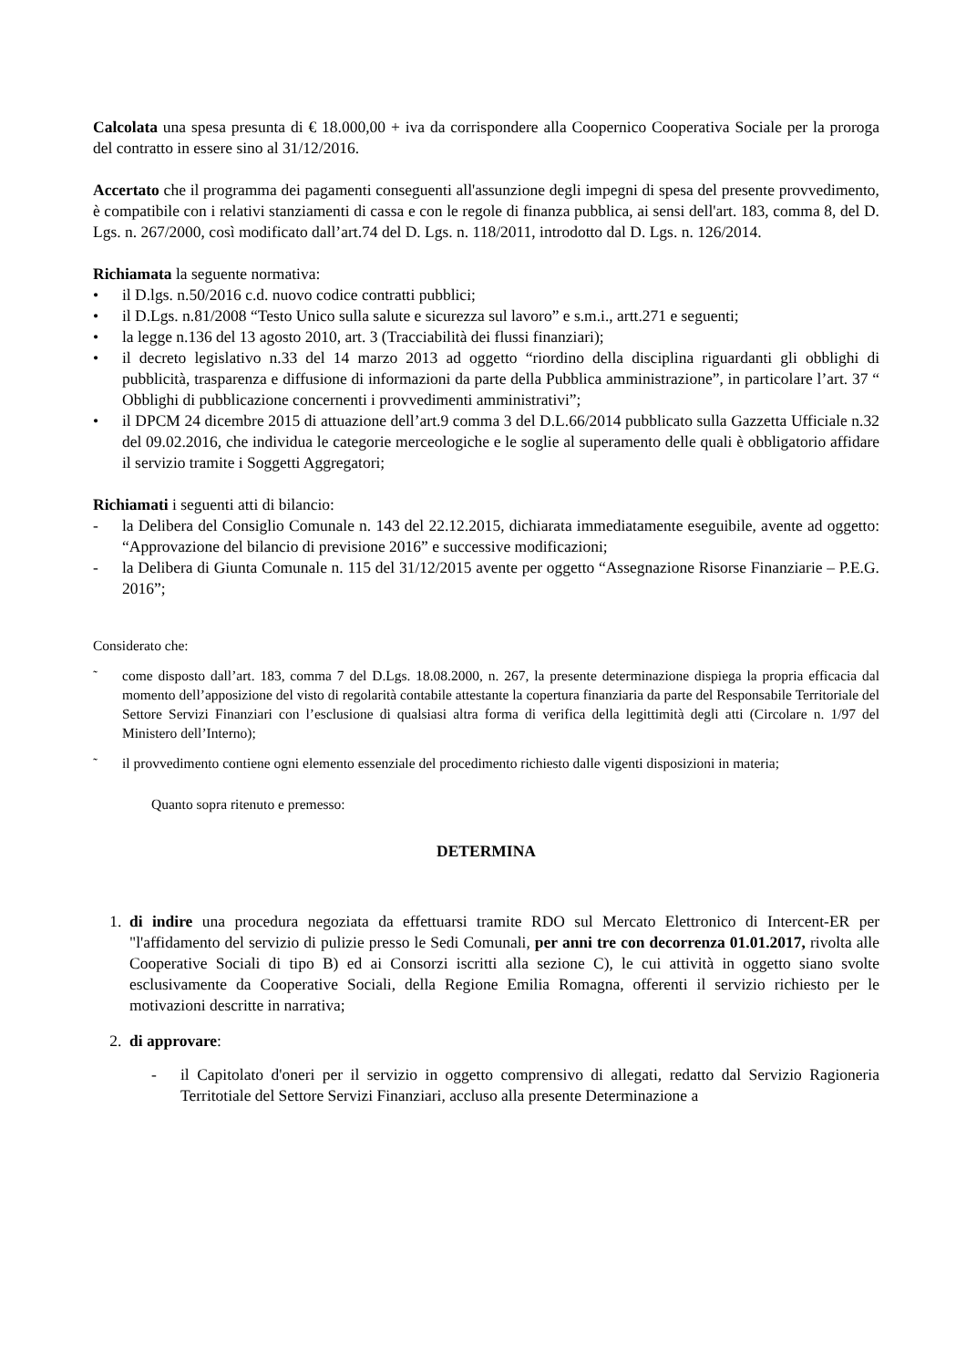Calcolata una spesa presunta di € 18.000,00 + iva da corrispondere alla Coopernico Cooperativa Sociale per la proroga del contratto in essere sino al 31/12/2016.
Accertato che il programma dei pagamenti conseguenti all'assunzione degli impegni di spesa del presente provvedimento, è compatibile con i relativi stanziamenti di cassa e con le regole di finanza pubblica, ai sensi dell'art. 183, comma 8, del D. Lgs. n. 267/2000, così modificato dall’art.74 del D. Lgs. n. 118/2011, introdotto dal D. Lgs. n. 126/2014.
Richiamata la seguente normativa:
• il D.lgs. n.50/2016 c.d. nuovo codice contratti pubblici;
• il D.Lgs. n.81/2008 “Testo Unico sulla salute e sicurezza sul lavoro” e s.m.i., artt.271 e seguenti;
• la legge n.136 del 13 agosto 2010, art. 3 (Tracciabilità dei flussi finanziari);
• il decreto legislativo n.33 del 14 marzo 2013 ad oggetto “riordino della disciplina riguardanti gli obblighi di pubblicità, trasparenza e diffusione di informazioni da parte della Pubblica amministrazione”, in particolare l’art. 37 “ Obblighi di pubblicazione concernenti i provvedimenti amministrativi”;
• il DPCM 24 dicembre 2015 di attuazione dell’art.9 comma 3 del D.L.66/2014 pubblicato sulla Gazzetta Ufficiale n.32 del 09.02.2016, che individua le categorie merceologiche e le soglie al superamento delle quali è obbligatorio affidare il servizio tramite i Soggetti Aggregatori;
Richiamati i seguenti atti di bilancio:
- la Delibera del Consiglio Comunale n. 143 del 22.12.2015, dichiarata immediatamente eseguibile, avente ad oggetto: “Approvazione del bilancio di previsione 2016” e successive modificazioni;
- la Delibera di Giunta Comunale n. 115 del 31/12/2015 avente per oggetto “Assegnazione Risorse Finanziarie – P.E.G. 2016”;
Considerato che:
˜ come disposto dall’art. 183, comma 7 del D.Lgs. 18.08.2000, n. 267, la presente determinazione dispiega la propria efficacia dal momento dell’apposizione del visto di regolarità contabile attestante la copertura finanziaria da parte del Responsabile Territoriale del Settore Servizi Finanziari con l’esclusione di qualsiasi altra forma di verifica della legittimità degli atti (Circolare n. 1/97 del Ministero dell’Interno);
˜ il provvedimento contiene ogni elemento essenziale del procedimento richiesto dalle vigenti disposizioni in materia;
Quanto sopra ritenuto e premesso:
DETERMINA
1. di indire una procedura negoziata da effettuarsi tramite RDO sul Mercato Elettronico di Intercent-ER per "l'affidamento del servizio di pulizie presso le Sedi Comunali, per anni tre con decorrenza 01.01.2017, rivolta alle Cooperative Sociali di tipo B) ed ai Consorzi iscritti alla sezione C), le cui attività in oggetto siano svolte esclusivamente da Cooperative Sociali, della Regione Emilia Romagna, offerenti il servizio richiesto per le motivazioni descritte in narrativa;
2. di approvare:
- il Capitolato d'oneri per il servizio in oggetto comprensivo di allegati, redatto dal Servizio Ragioneria Territotiale del Settore Servizi Finanziari, accluso alla presente Determinazione a